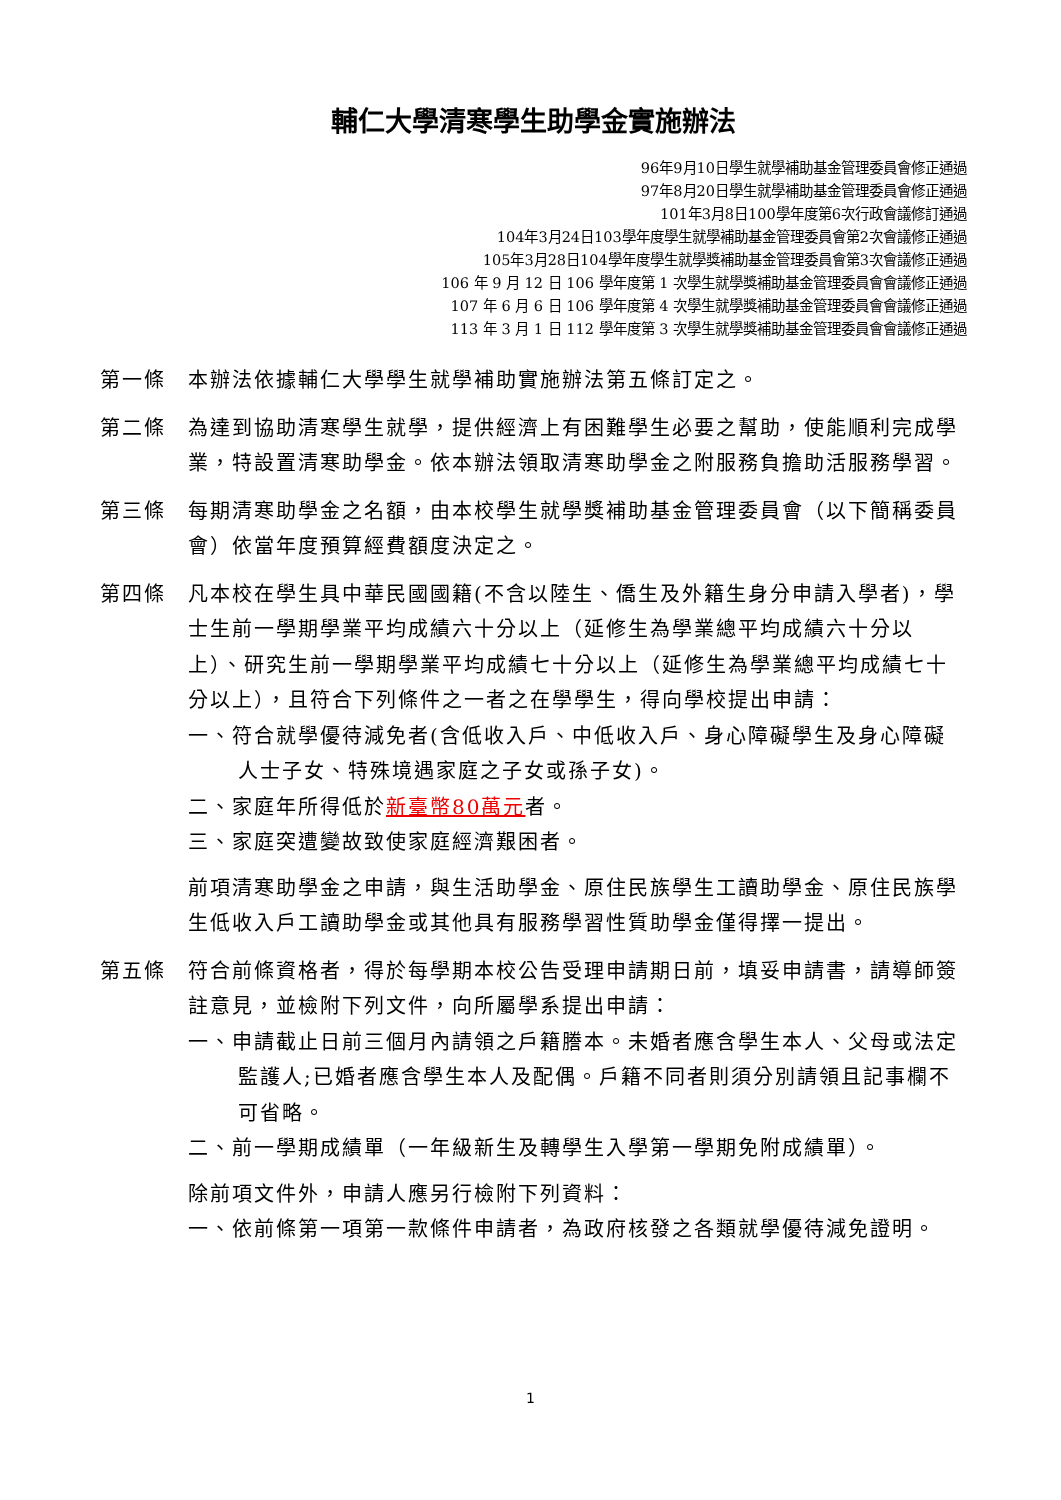輔仁大學清寒學生助學金實施辦法
96年9月10日學生就學補助基金管理委員會修正通過
97年8月20日學生就學補助基金管理委員會修正通過
101年3月8日100學年度第6次行政會議修訂通過
104年3月24日103學年度學生就學補助基金管理委員會第2次會議修正通過
105年3月28日104學年度學生就學獎補助基金管理委員會第3次會議修正通過
106 年 9 月 12 日 106 學年度第 1 次學生就學獎補助基金管理委員會會議修正通過
107 年 6 月 6 日 106 學年度第 4 次學生就學獎補助基金管理委員會會議修正通過
113 年 3 月 1 日 112 學年度第 3 次學生就學獎補助基金管理委員會會議修正通過
第一條 本辦法依據輔仁大學學生就學補助實施辦法第五條訂定之。
第二條 為達到協助清寒學生就學，提供經濟上有困難學生必要之幫助，使能順利完成學業，特設置清寒助學金。依本辦法領取清寒助學金之附服務負擔助活服務學習。
第三條 每期清寒助學金之名額，由本校學生就學獎補助基金管理委員會（以下簡稱委員會）依當年度預算經費額度決定之。
第四條 凡本校在學生具中華民國國籍(不含以陸生、僑生及外籍生身分申請入學者)，學士生前一學期學業平均成績六十分以上（延修生為學業總平均成績六十分以上）、研究生前一學期學業平均成績七十分以上（延修生為學業總平均成績七十分以上），且符合下列條件之一者之在學學生，得向學校提出申請：
一、符合就學優待減免者(含低收入戶、中低收入戶、身心障礙學生及身心障礙人士子女、特殊境遇家庭之子女或孫子女)。
二、家庭年所得低於新臺幣80萬元者。
三、家庭突遭變故致使家庭經濟艱困者。
前項清寒助學金之申請，與生活助學金、原住民族學生工讀助學金、原住民族學生低收入戶工讀助學金或其他具有服務學習性質助學金僅得擇一提出。
第五條 符合前條資格者，得於每學期本校公告受理申請期日前，填妥申請書，請導師簽註意見，並檢附下列文件，向所屬學系提出申請：
一、申請截止日前三個月內請領之戶籍謄本。未婚者應含學生本人、父母或法定監護人;已婚者應含學生本人及配偶。戶籍不同者則須分別請領且記事欄不可省略。
二、前一學期成績單（一年級新生及轉學生入學第一學期免附成績單）。
除前項文件外，申請人應另行檢附下列資料：
一、依前條第一項第一款條件申請者，為政府核發之各類就學優待減免證明。
1